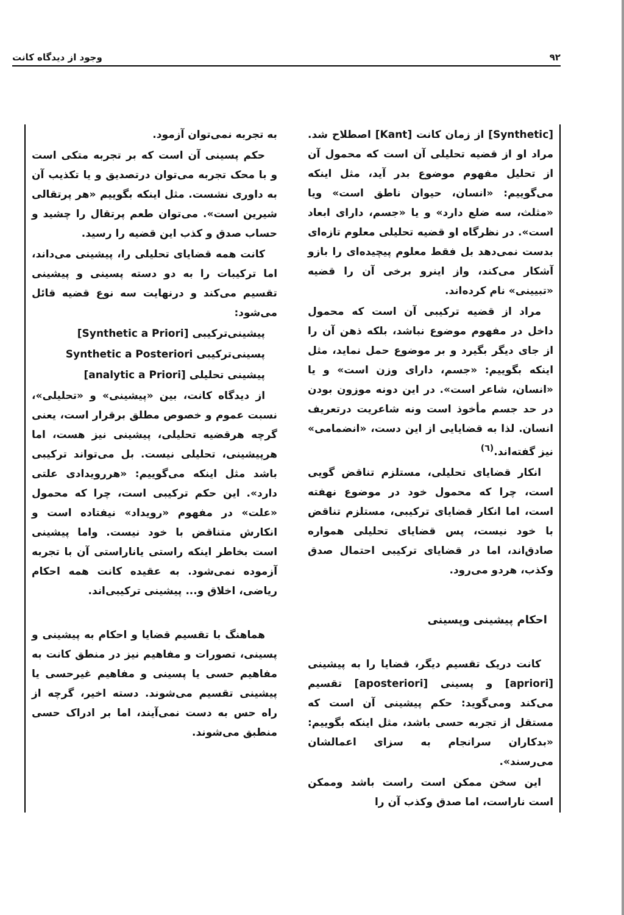۹۲ وجود از دیدگاه کانت
[Synthetic] از زمان کانت [Kant] اصطلاح شد. مراد او از قضیه تحلیلی آن است که محمول آن از تحلیل مفهوم موضوع بدر آید، مثل اینکه می‌گوییم: «انسان، حیوان ناطق است» ویا «مثلث، سه ضلع دارد» و یا «جسم، دارای ابعاد است». در نظرگاه او قضیه تحلیلی معلوم تازه‌ای بدست نمی‌دهد بل فقط معلوم پیچیده‌ای را بازو آشکار می‌کند، واز اینرو برخی آن را قضیه «تبیینی» نام کرده‌اند.
مراد از قضیه ترکیبی آن است که محمول داخل در مفهوم موضوع نباشد، بلکه ذهن آن را از جای دیگر بگیرد و بر موضوع حمل نماید، مثل اینکه بگوییم: «جسم، دارای وزن است» و یا «انسان، شاعر است». در این دونه موزون بودن در حد جسم مأخوذ است ونه شاعریت درتعریف انسان. لذا به قضایایی از این دست، «انضمامی» نیز گفته‌اند.<sup>(٦)</sup>
انکار قضایای تحلیلی، مستلزم تناقض گویی است، چرا که محمول خود در موضوع نهفته است، اما انکار قضایای ترکیبی، مستلزم تناقض با خود نیست، پس قضایای تحلیلی همواره صادق‌اند، اما در قضایای ترکیبی احتمال صدق وکذب، هردو می‌رود.
احکام پیشینی وپسینی
کانت دریک تقسیم دیگر، قضایا را به پیشینی [apriori] و پسینی [aposteriori] تقسیم می‌کند ومی‌گوید: حکم پیشینی آن است که مستقل از تجربه حسی باشد، مثل اینکه بگوییم: «بدکاران سرانجام به سزای اعمالشان می‌رسند».
این سخن ممکن است راست باشد وممکن است ناراست، اما صدق وکذب آن را
به تجربه نمی‌توان آزمود.
حکم پسینی آن است که بر تجربه متکی است و با محک تجربه می‌توان درتصدیق و یا تکذیب آن به داوری نشست. مثل اینکه بگوییم «هر پرتقالی شیرین است». می‌توان طعم پرتقال را چشید و حساب صدق و کذب این قضیه را رسید.
کانت همه قضایای تحلیلی را، پیشینی می‌داند، اما ترکیبات را به دو دسته پسینی و پیشینی تقسیم می‌کند و درنهایت سه نوع قضیه قائل می‌شود:
پیشینی‌ترکیبی [Synthetic a Priori]
پسینی‌ترکیبی Synthetic a Posteriori
پیشینی تحلیلی [analytic a Priori]
از دیدگاه کانت، بین «پیشینی» و «تحلیلی»، نسبت عموم و خصوص مطلق برقرار است، یعنی گرچه هرقضیه تحلیلی، پیشینی نیز هست، اما هرپیشینی، تحلیلی نیست. بل می‌تواند ترکیبی باشد مثل اینکه می‌گوییم: «هررویدادی علتی دارد». این حکم ترکیبی است، چرا که محمول «علت» در مفهوم «رویداد» نیفتاده است و انکارش متناقض با خود نیست. واما پیشینی است بخاطر اینکه راستی یاناراستی آن با تجربه آزموده نمی‌شود. به عقیده کانت همه احکام ریاضی، اخلاق و... پیشینی ترکیبی‌اند.
هماهنگ با تقسیم قضایا و احکام به پیشینی و پسینی، تصورات و مفاهیم نیز در منطق کانت به مفاهیم حسی یا پسینی و مفاهیم غیرحسی یا پیشینی تقسیم می‌شوند. دسته اخیر، گرچه از راه حس به دست نمی‌آیند، اما بر ادراک حسی منطبق می‌شوند.